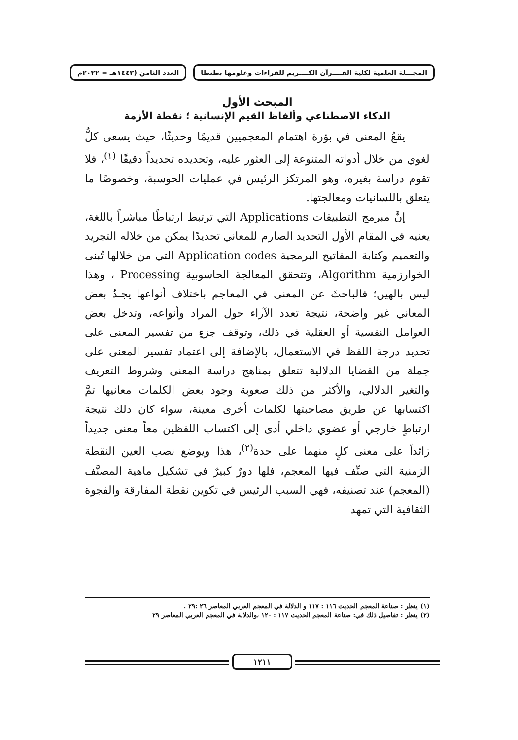المجـــلة العلمية لكلية القــــرآن الكــــريم للقراءات وعلومها بطنطا العدد الثامن (١٤٤٣هـ = ٢٠٢٢م
المبحث الأول
الذكاء الاصطناعي وألفاظ القيم الإنسانية ؛ نقطة الأزمة
يقعُ المعنى في بؤرة اهتمام المعجميين قديمًا وحديثًا، حيث يسعى كلُّ لغوي من خلال أدواته المتنوعة إلى العثور عليه، وتحديده تحديداً دقيقًا <sup>(١)</sup>، فلا تقوم دراسة بغيره، وهو المرتكز الرئيس في عمليات الحوسبة، وخصوصًا ما يتعلق باللسانيات ومعالجتها.
إنَّ مبرمج التطبيقات Applications التي ترتبط ارتباطًا مباشراً باللغة، يعنيه في المقام الأول التحديد الصارم للمعاني تحديدًا يمكن من خلاله التجريد والتعميم وكتابة المفاتيح البرمجية Application codes التي من خلالها تُبنى الخوارزمية Algorithm، وتتحقق المعالجة الحاسوبية Processing ، وهذا ليس بالهين؛ فالباحثَ عن المعنى في المعاجم باختلاف أنواعها يجـدُ بعض المعاني غير واضحة، نتيجة تعدد الآراء حول المراد وأنواعه، وتدخل بعض العوامل النفسية أو العقلية في ذلك، وتوقف جزءٍ من تفسير المعنى على تحديد درجة اللفظ في الاستعمال، بالإضافة إلى اعتماد تفسير المعنى على جملة من القضايا الدلالية تتعلق بمناهج دراسة المعنى وشروط التعريف والتغير الدلالي، والأكثر من ذلك صعوبة وجود بعض الكلمات معانيها تمَّ اكتسابها عن طريق مصاحبتها لكلمات أخرى معينة، سواء كان ذلك نتيجة ارتباطٍ خارجي أو عضوي داخلي أدى إلى اكتساب اللفظين معاً معنى جديداً زائداً على معنى كلٍ منهما على حدة<sup>(٢)</sup>، هذا ويوضع نصب العين النقطة الزمنية التي صنِّف فيها المعجم، فلها دورٌ كبيرٌ في تشكيل ماهية المصنَّف (المعجم) عند تصنيفه، فهي السبب الرئيس في تكوين نقطة المفارقة والفجوة الثقافية التي تمهد
(١) ينظر : صناعة المعجم الحديث ١١٦ : ١١٧ و الدلالة في المعجم العربي المعاصر ٢٦ :٢٩ .
(٢) ينظر : تفاصيل ذلك في: صناعة المعجم الحديث ١١٧ : ١٢٠ ،والدلالة في المعجم العربي المعاصر ٢٩
١٢١١